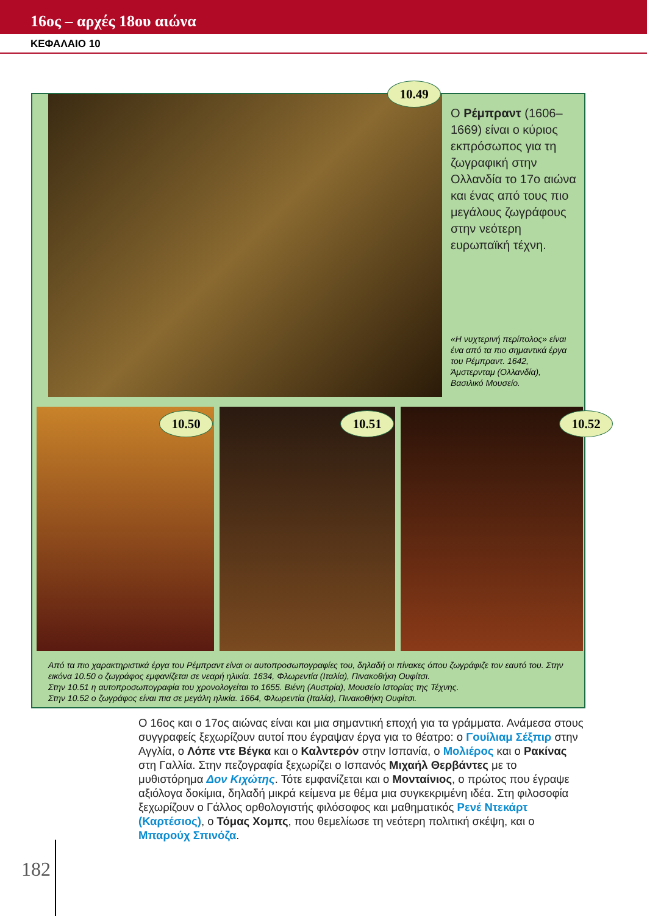16ος – αρχές 18ου αιώνα
ΚΕΦΑΛΑΙΟ 10
10.49
Ο Ρέμπραντ (1606–1669) είναι ο κύριος εκπρόσωπος για τη ζωγραφική στην Ολλανδία το 17ο αιώνα και ένας από τους πιο μεγάλους ζωγράφους στην νεότερη ευρωπαϊκή τέχνη.
«Η νυχτερινή περίπολος» είναι ένα από τα πιο σημαντικά έργα του Ρέμπραντ. 1642, Άμστερνταμ (Ολλανδία), Βασιλικό Μουσείο.
10.50 10.51 10.52
Από τα πιο χαρακτηριστικά έργα του Ρέμπραντ είναι οι αυτοπροσωπογραφίες του, δηλαδή οι πίνακες όπου ζωγράφιζε τον εαυτό του. Στην εικόνα 10.50 ο ζωγράφος εμφανίζεται σε νεαρή ηλικία. 1634, Φλωρεντία (Ιταλία), Πινακοθήκη Ουφίτσι.
Στην 10.51 η αυτοπροσωπογραφία του χρονολογείται το 1655. Βιένη (Αυστρία), Μουσείο Ιστορίας της Τέχνης.
Στην 10.52 ο ζωγράφος είναι πια σε μεγάλη ηλικία. 1664, Φλωρεντία (Ιταλία), Πινακοθήκη Ουφίτσι.
Ο 16ος και ο 17ος αιώνας είναι και μια σημαντική εποχή για τα γράμματα. Ανάμεσα στους συγγραφείς ξεχωρίζουν αυτοί που έγραψαν έργα για το θέατρο: ο Γουίλιαμ Σέξπιρ στην Αγγλία, ο Λόπε ντε Βέγκα και ο Καλντερόν στην Ισπανία, ο Μολιέρος και ο Ρακίνας στη Γαλλία. Στην πεζογραφία ξεχωρίζει ο Ισπανός Μιχαήλ Θερβάντες με το μυθιστόρημα Δον Κιχώτης. Τότε εμφανίζεται και ο Μονταίνιος, ο πρώτος που έγραψε αξιόλογα δοκίμια, δηλαδή μικρά κείμενα με θέμα μια συγκεκριμένη ιδέα. Στη φιλοσοφία ξεχωρίζουν ο Γάλλος ορθολογιστής φιλόσοφος και μαθηματικός Ρενέ Ντεκάρτ (Καρτέσιος), ο Τόμας Χομπς, που θεμελίωσε τη νεότερη πολιτική σκέψη, και ο Μπαρούχ Σπινόζα.
182